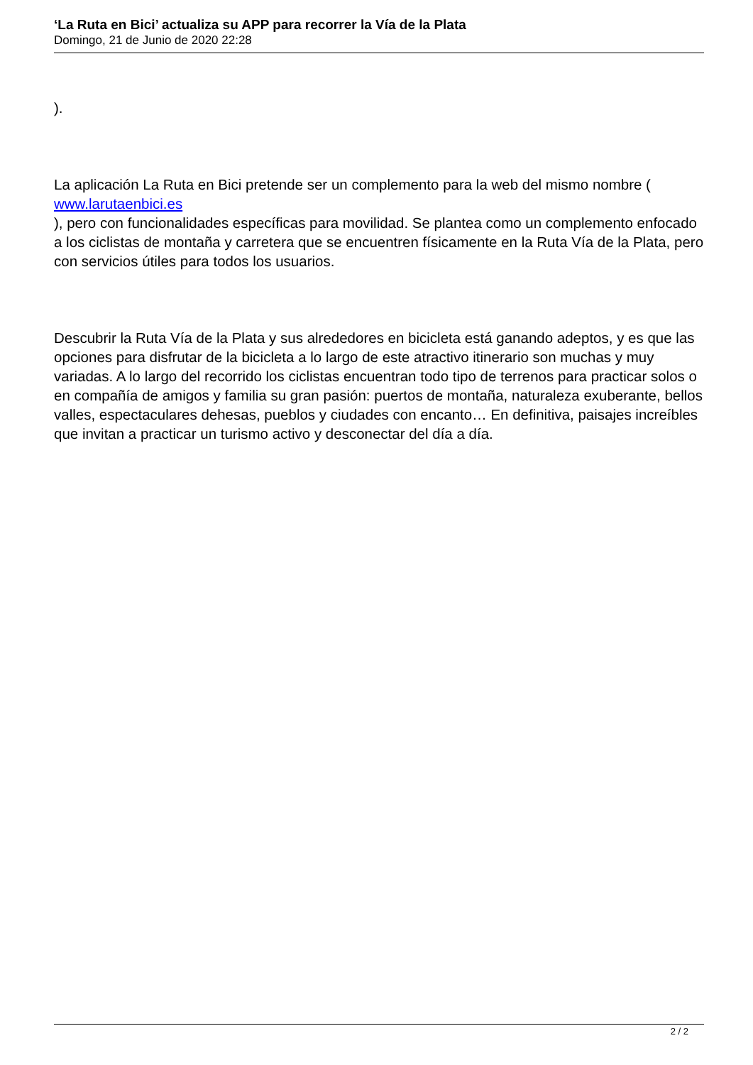‘La Ruta en Bici’ actualiza su APP para recorrer la Vía de la Plata
Domingo, 21 de Junio de 2020 22:28
).
La aplicación La Ruta en Bici pretende ser un complemento para la web del mismo nombre ( www.larutaenbici.es
), pero con funcionalidades específicas para movilidad. Se plantea como un complemento enfocado a los ciclistas de montaña y carretera que se encuentren físicamente en la Ruta Vía de la Plata, pero con servicios útiles para todos los usuarios.
Descubrir la Ruta Vía de la Plata y sus alrededores en bicicleta está ganando adeptos, y es que las opciones para disfrutar de la bicicleta a lo largo de este atractivo itinerario son muchas y muy variadas. A lo largo del recorrido los ciclistas encuentran todo tipo de terrenos para practicar solos o en compañía de amigos y familia su gran pasión: puertos de montaña, naturaleza exuberante, bellos valles, espectaculares dehesas, pueblos y ciudades con encanto… En definitiva, paisajes increíbles que invitan a practicar un turismo activo y desconectar del día a día.
2 / 2